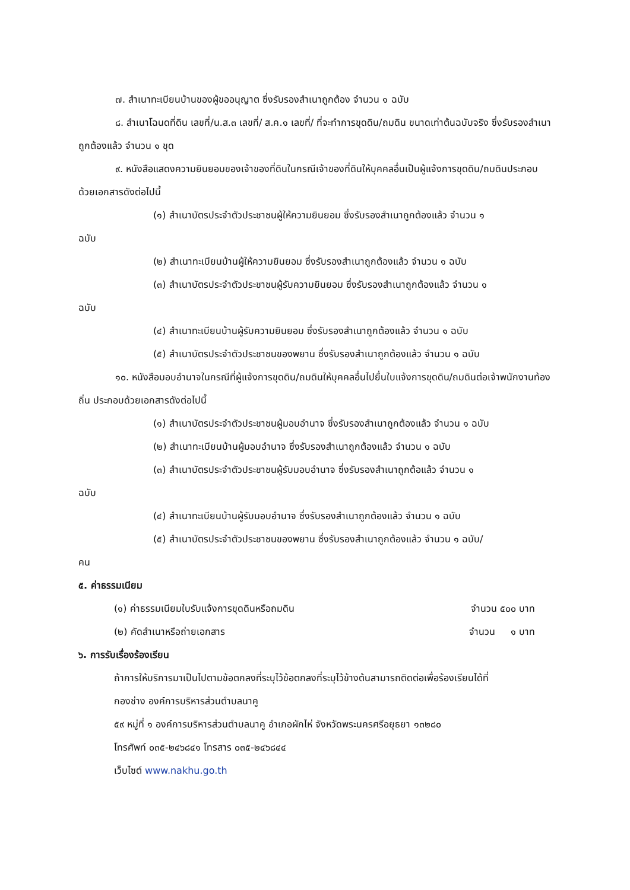๗. สำเนาทะเบียนบ้านของผู้ขออนุญาต ซึ่งรับรองสำเนาถูกต้อง จำนวน ๑ ฉบับ
๘. สำเนาโฉนดที่ดิน เลขที่/น.ส.๓ เลขที่/ ส.ค.๑ เลขที่/ ที่จะทำการขุดดิน/ถมดิน ขนาดเท่าต้นฉบับจริง ซึ่งรับรองสำเนาถูกต้องแล้ว จำนวน ๑ ชุด
๙. หนังสือแสดงความยินยอมของเจ้าของที่ดินในกรณีเจ้าของที่ดินให้บุคคลอื่นเป็นผู้แจ้งการขุดดิน/ถมดินประกอบด้วยเอกสารดังต่อไปนี้
(๑) สำเนาบัตรประจำตัวประชาชนผู้ให้ความยินยอม ซึ่งรับรองสำเนาถูกต้องแล้ว จำนวน ๑
ฉบับ
(๒) สำเนาทะเบียนบ้านผู้ให้ความยินยอม ซึ่งรับรองสำเนาถูกต้องแล้ว จำนวน ๑ ฉบับ
(๓) สำเนาบัตรประจำตัวประชาชนผู้รับความยินยอม ซึ่งรับรองสำเนาถูกต้องแล้ว จำนวน ๑
ฉบับ
(๔) สำเนาทะเบียนบ้านผู้รับความยินยอม ซึ่งรับรองสำเนาถูกต้องแล้ว จำนวน ๑ ฉบับ
(๕) สำเนาบัตรประจำตัวประชาชนของพยาน ซึ่งรับรองสำเนาถูกต้องแล้ว จำนวน ๑ ฉบับ
๑๐. หนังสือมอบอำนาจในกรณีที่ผู้แจ้งการขุดดิน/ถมดินให้บุคคลอื่นไปยื่นใบแจ้งการขุดดิน/ถมดินต่อเจ้าพนักงานท้องถิ่น ประกอบด้วยเอกสารดังต่อไปนี้
(๑) สำเนาบัตรประจำตัวประชาชนผู้มอบอำนาจ ซึ่งรับรองสำเนาถูกต้องแล้ว จำนวน ๑ ฉบับ
(๒) สำเนาทะเบียนบ้านผู้มอบอำนาจ ซึ่งรับรองสำเนาถูกต้องแล้ว จำนวน ๑ ฉบับ
(๓) สำเนาบัตรประจำตัวประชาชนผู้รับมอบอำนาจ ซึ่งรับรองสำเนาถูกต้อแล้ว จำนวน ๑
ฉบับ
(๔) สำเนาทะเบียนบ้านผู้รับมอบอำนาจ ซึ่งรับรองสำเนาถูกต้องแล้ว จำนวน ๑ ฉบับ
(๕) สำเนาบัตรประจำตัวประชาชนของพยาน ซึ่งรับรองสำเนาถูกต้องแล้ว จำนวน ๑ ฉบับ/
คน
๕. ค่าธรรมเนียม
(๑) ค่าธรรมเนียมใบรับแจ้งการขุดดินหรือถมดิน จำนวน ๕๐๐ บาท
(๒) คัดสำเนาหรือถ่ายเอกสาร จำนวน ๑ บาท
๖. การรับเรื่องร้องเรียน
ถ้าการให้บริการมาเป็นไปตามข้อตกลงที่ระบุไว้ข้อตกลงที่ระบุไว้ข้างต้นสามารถติดต่อเพื่อร้องเรียนได้ที่
กองช่าง องค์การบริหารส่วนตำบลนาคู
๕๙ หมู่ที่ ๑ องค์การบริหารส่วนตำบลนาคู อำเภอผักไห่ จังหวัดพระนครศรีอยุธยา ๑๓๒๘๐
โทรศัพท์ ๐๓๕-๒๔๖๘๔๑ โทรสาร ๐๓๕-๒๔๖๘๔๔
เว็บไซต์ www.nakhu.go.th